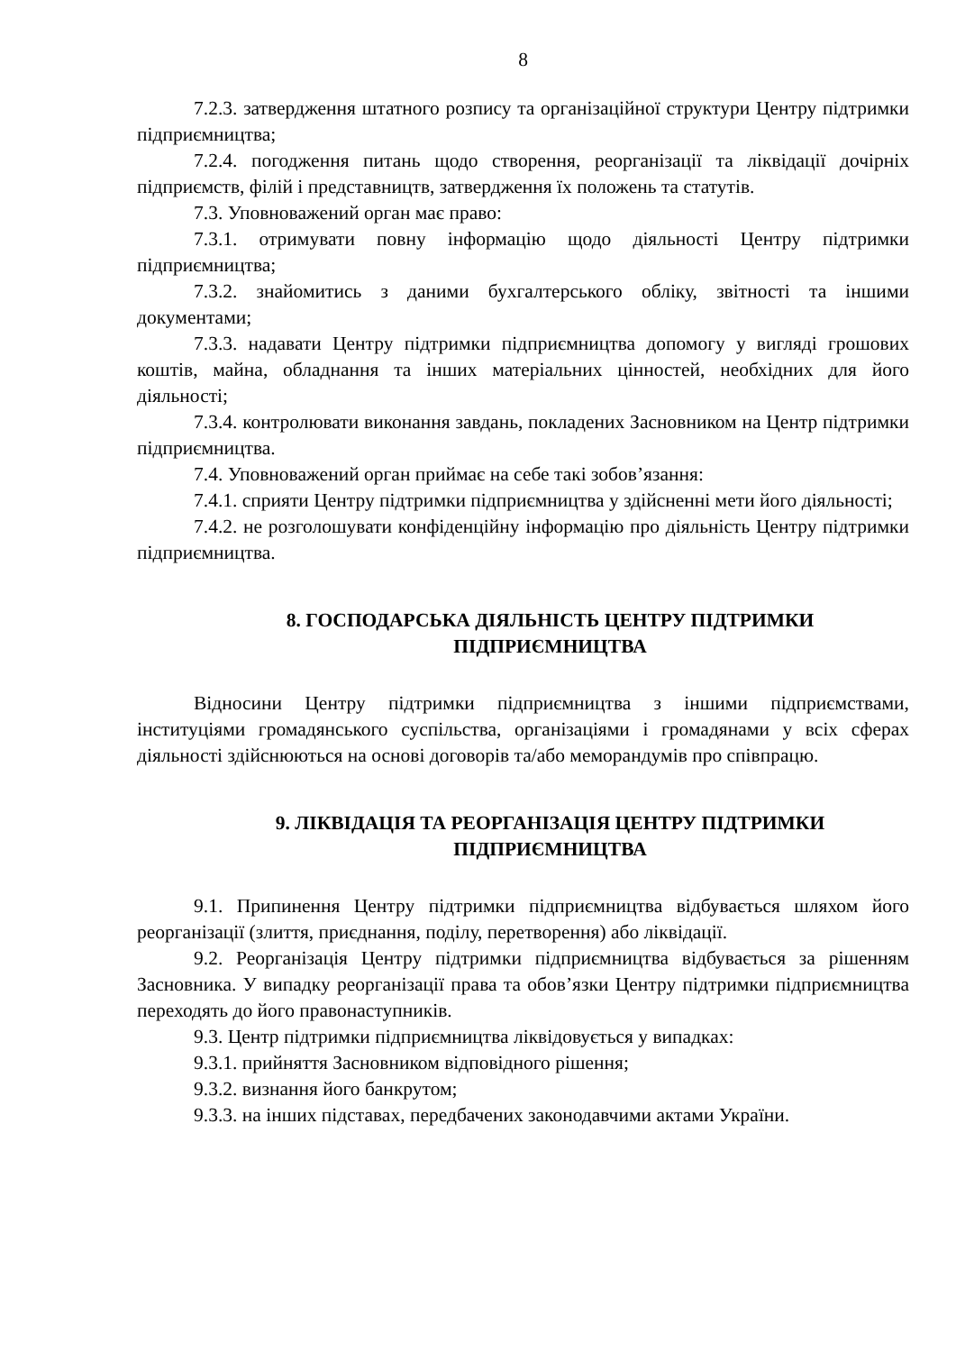8
7.2.3. затвердження штатного розпису та організаційної структури Центру підтримки підприємництва;
7.2.4. погодження питань щодо створення, реорганізації та ліквідації дочірніх підприємств, філій і представництв, затвердження їх положень та статутів.
7.3. Уповноважений орган має право:
7.3.1. отримувати повну інформацію щодо діяльності Центру підтримки підприємництва;
7.3.2. знайомитись з даними бухгалтерського обліку, звітності та іншими документами;
7.3.3. надавати Центру підтримки підприємництва допомогу у вигляді грошових коштів, майна, обладнання та інших матеріальних цінностей, необхідних для його діяльності;
7.3.4. контролювати виконання завдань, покладених Засновником на Центр підтримки підприємництва.
7.4. Уповноважений орган приймає на себе такі зобов’язання:
7.4.1. сприяти Центру підтримки підприємництва у здійсненні мети його діяльності;
7.4.2. не розголошувати конфіденційну інформацію про діяльність Центру підтримки підприємництва.
8. ГОСПОДАРСЬКА ДІЯЛЬНІСТЬ ЦЕНТРУ ПІДТРИМКИ ПІДПРИЄМНИЦТВА
Відносини Центру підтримки підприємництва з іншими підприємствами, інституціями громадянського суспільства, організаціями і громадянами у всіх сферах діяльності здійснюються на основі договорів та/або меморандумів про співпрацю.
9. ЛІКВІДАЦІЯ ТА РЕОРГАНІЗАЦІЯ ЦЕНТРУ ПІДТРИМКИ ПІДПРИЄМНИЦТВА
9.1. Припинення Центру підтримки підприємництва відбувається шляхом його реорганізації (злиття, приєднання, поділу, перетворення) або ліквідації.
9.2. Реорганізація Центру підтримки підприємництва відбувається за рішенням Засновника. У випадку реорганізації права та обов’язки Центру підтримки підприємництва переходять до його правонаступників.
9.3. Центр підтримки підприємництва ліквідовується у випадках:
9.3.1. прийняття Засновником відповідного рішення;
9.3.2. визнання його банкрутом;
9.3.3. на інших підставах, передбачених законодавчими актами України.